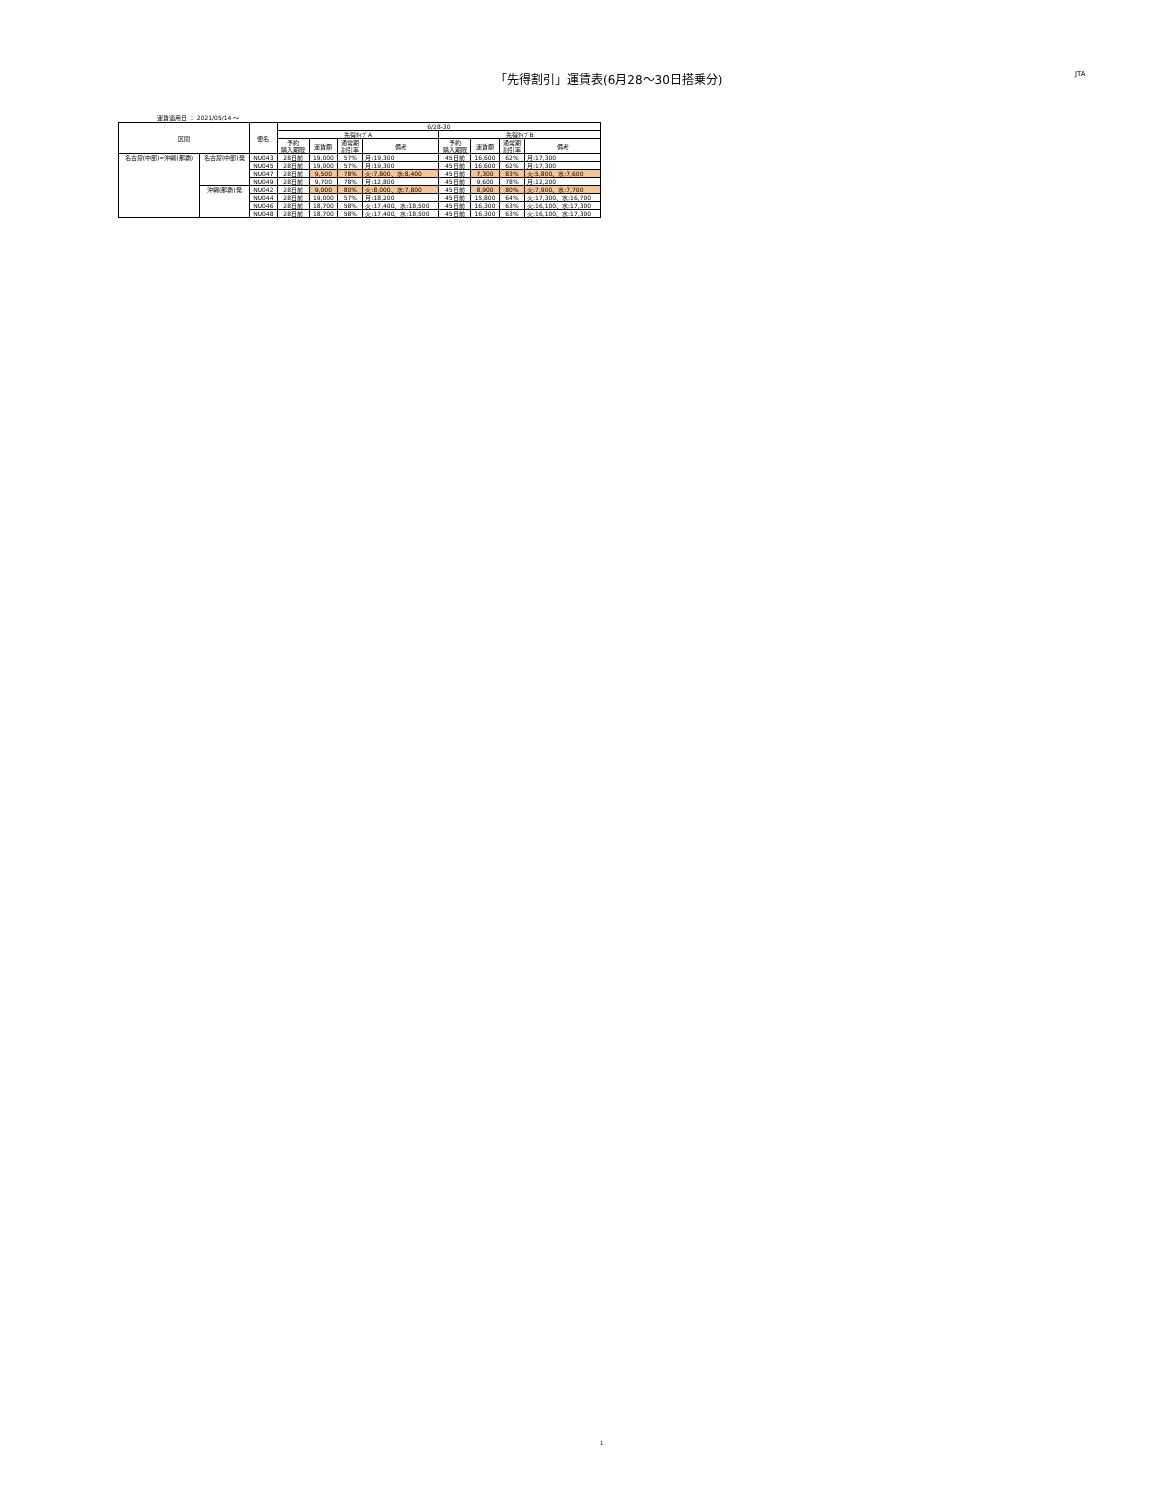「先得割引」運賃表(6月28〜30日搭乗分)
JTA
運賃適用日 ： 2021/05/14 〜
| 区間 | | 便名 | 6/28-30 | | | | | | | |
| --- | --- | --- | --- | --- | --- | --- | --- | --- | --- | --- |
| | | | 先得ﾀｲﾌﾟA | | | | 先得ﾀｲﾌﾟB | | | |
| | | | 予約 購入期限 | 運賃額 | 通常期 割引率 | 備考 | 予約 購入期限 | 運賃額 | 通常期 割引率 | 備考 |
| 名古屋(中部)=沖縄(那覇) | 名古屋(中部)発 | NU043 | 28日前 | 19,000 | 57% | 月:19,300 | 45日前 | 16,600 | 62% | 月:17,300 |
| | | NU045 | 28日前 | 19,000 | 57% | 月:19,300 | 45日前 | 16,600 | 62% | 月:17,300 |
| | | NU047 | 28日前 | 9,500 | 78% | 火:7,800、水:8,400 | 45日前 | 7,300 | 83% | 火:5,800、水:7,600 |
| | | NU049 | 28日前 | 9,700 | 78% | 月:12,800 | 45日前 | 9,600 | 78% | 月:12,200 |
| | 沖縄(那覇)発 | NU042 | 28日前 | 9,000 | 80% | 火:8,000、水:7,800 | 45日前 | 8,900 | 80% | 火:7,900、水:7,700 |
| | | NU044 | 28日前 | 19,000 | 57% | 月:18,200 | 45日前 | 15,800 | 64% | 火:17,300、水:16,700 |
| | | NU046 | 28日前 | 18,700 | 58% | 火:17,400、水:18,500 | 45日前 | 16,300 | 63% | 火:16,100、水:17,300 |
| | | NU048 | 28日前 | 18,700 | 58% | 火:17,400、水:18,500 | 45日前 | 16,300 | 63% | 火:16,100、水:17,300 |
1